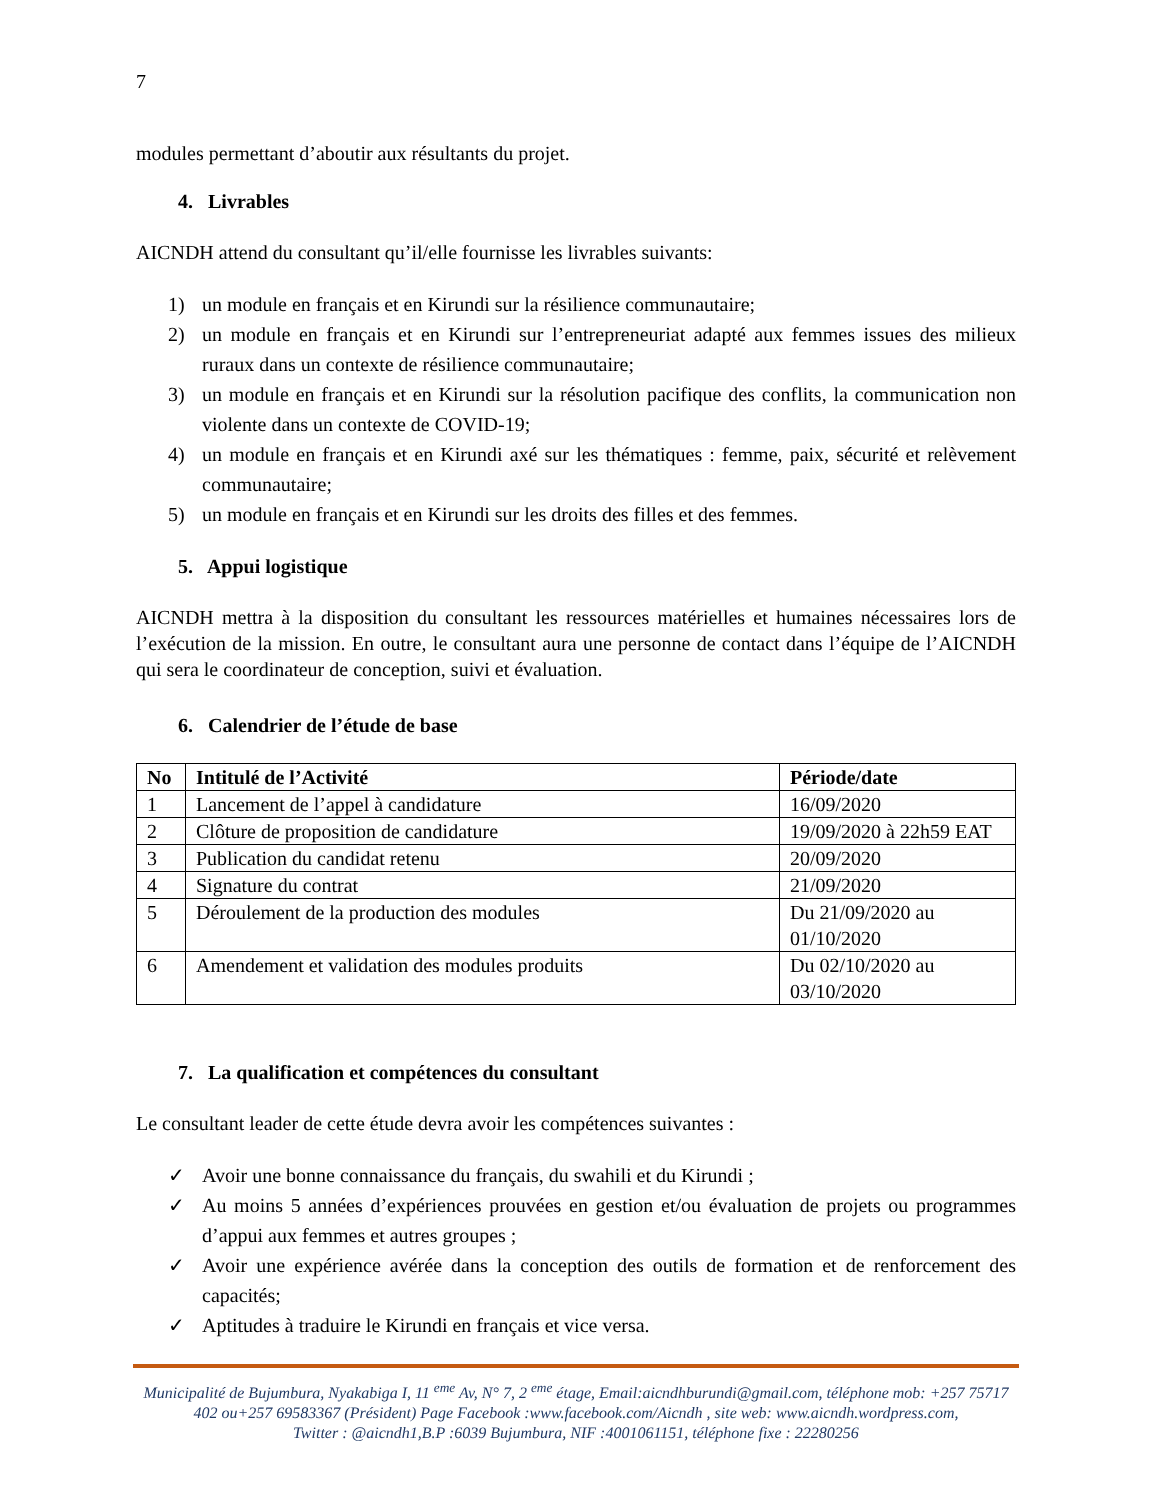7
modules permettant d’aboutir aux résultants du projet.
4. Livrables
AICNDH attend du consultant qu’il/elle fournisse les livrables suivants:
1) un module en français et en Kirundi sur la résilience communautaire;
2) un module en français et en Kirundi sur l’entrepreneuriat adapté aux femmes issues des milieux ruraux dans un contexte de résilience communautaire;
3) un module en français et en Kirundi sur la résolution pacifique des conflits, la communication non violente dans un contexte de COVID-19;
4) un module en français et en Kirundi axé sur les thématiques : femme, paix, sécurité et relèvement communautaire;
5) un module en français et en Kirundi sur les droits des filles et des femmes.
5. Appui logistique
AICNDH mettra à la disposition du consultant les ressources matérielles et humaines nécessaires lors de l’exécution de la mission. En outre, le consultant aura une personne de contact dans l’équipe de l’AICNDH qui sera le coordinateur de conception, suivi et évaluation.
6. Calendrier de l’étude de base
| No | Intitulé de l’Activité | Période/date |
| --- | --- | --- |
| 1 | Lancement de l’appel à candidature | 16/09/2020 |
| 2 | Clôture de proposition de candidature | 19/09/2020 à 22h59 EAT |
| 3 | Publication du candidat retenu | 20/09/2020 |
| 4 | Signature du contrat | 21/09/2020 |
| 5 | Déroulement de la production des modules | Du 21/09/2020 au 01/10/2020 |
| 6 | Amendement et validation des modules produits | Du 02/10/2020 au 03/10/2020 |
7. La qualification et compétences du consultant
Le consultant leader de cette étude devra avoir les compétences suivantes :
✓ Avoir une bonne connaissance du français, du swahili et du Kirundi ;
✓ Au moins 5 années d’expériences prouvées en gestion et/ou évaluation de projets ou programmes d’appui aux femmes et autres groupes ;
✓ Avoir une expérience avérée dans la conception des outils de formation et de renforcement des capacités;
✓ Aptitudes à traduire le Kirundi en français et vice versa.
Municipalité de Bujumbura, Nyakabiga I, 11 <sup>eme</sup> Av, N° 7, 2 <sup>eme</sup> étage, Email:aicndhburundi@gmail.com, téléphone mob: +257 75717 402 ou+257 69583367 (Président) Page Facebook :www.facebook.com/Aicndh , site web: www.aicndh.wordpress.com,
Twitter : @aicndh1,B.P :6039 Bujumbura, NIF :4001061151, téléphone fixe : 22280256